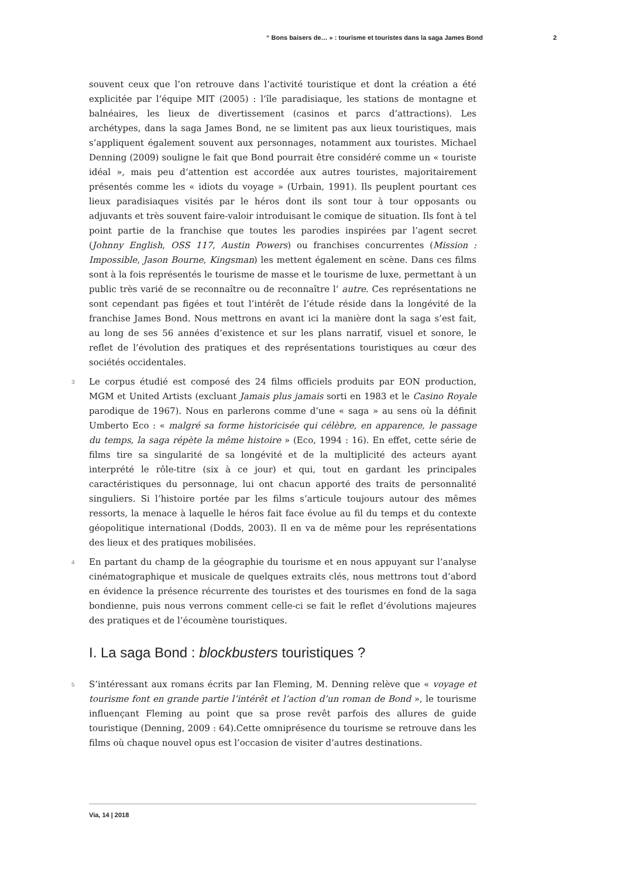“ Bons baisers de… » : tourisme et touristes dans la saga James Bond 2
souvent ceux que l’on retrouve dans l’activité touristique et dont la création a été explicitée par l’équipe MIT (2005) : l’île paradisiaque, les stations de montagne et balnéaires, les lieux de divertissement (casinos et parcs d’attractions). Les archétypes, dans la saga James Bond, ne se limitent pas aux lieux touristiques, mais s’appliquent également souvent aux personnages, notamment aux touristes. Michael Denning (2009) souligne le fait que Bond pourrait être considéré comme un « touriste idéal », mais peu d’attention est accordée aux autres touristes, majoritairement présentés comme les « idiots du voyage » (Urbain, 1991). Ils peuplent pourtant ces lieux paradisiaques visités par le héros dont ils sont tour à tour opposants ou adjuvants et très souvent faire-valoir introduisant le comique de situation. Ils font à tel point partie de la franchise que toutes les parodies inspirées par l’agent secret (Johnny English, OSS 117, Austin Powers) ou franchises concurrentes (Mission : Impossible, Jason Bourne, Kingsman) les mettent également en scène. Dans ces films sont à la fois représentés le tourisme de masse et le tourisme de luxe, permettant à un public très varié de se reconnaître ou de reconnaître l’ autre. Ces représentations ne sont cependant pas figées et tout l’intérêt de l’étude réside dans la longévité de la franchise James Bond. Nous mettrons en avant ici la manière dont la saga s’est fait, au long de ses 56 années d’existence et sur les plans narratif, visuel et sonore, le reflet de l’évolution des pratiques et des représentations touristiques au cœur des sociétés occidentales.
3 Le corpus étudié est composé des 24 films officiels produits par EON production, MGM et United Artists (excluant Jamais plus jamais sorti en 1983 et le Casino Royale parodique de 1967). Nous en parlerons comme d’une « saga » au sens où la définit Umberto Eco : « malgré sa forme historicisée qui célèbre, en apparence, le passage du temps, la saga répète la même histoire » (Eco, 1994 : 16). En effet, cette série de films tire sa singularité de sa longévité et de la multiplicité des acteurs ayant interprété le rôle-titre (six à ce jour) et qui, tout en gardant les principales caractéristiques du personnage, lui ont chacun apporté des traits de personnalité singuliers. Si l’histoire portée par les films s’articule toujours autour des mêmes ressorts, la menace à laquelle le héros fait face évolue au fil du temps et du contexte géopolitique international (Dodds, 2003). Il en va de même pour les représentations des lieux et des pratiques mobilisées.
4 En partant du champ de la géographie du tourisme et en nous appuyant sur l’analyse cinématographique et musicale de quelques extraits clés, nous mettrons tout d’abord en évidence la présence récurrente des touristes et des tourismes en fond de la saga bondienne, puis nous verrons comment celle-ci se fait le reflet d’évolutions majeures des pratiques et de l’écoumène touristiques.
I. La saga Bond : blockbusters touristiques ?
5 S’intéressant aux romans écrits par Ian Fleming, M. Denning relève que « voyage et tourisme font en grande partie l’intérêt et l’action d’un roman de Bond », le tourisme influençant Fleming au point que sa prose revêt parfois des allures de guide touristique (Denning, 2009 : 64).Cette omniprésence du tourisme se retrouve dans les films où chaque nouvel opus est l’occasion de visiter d’autres destinations.
Via, 14 | 2018